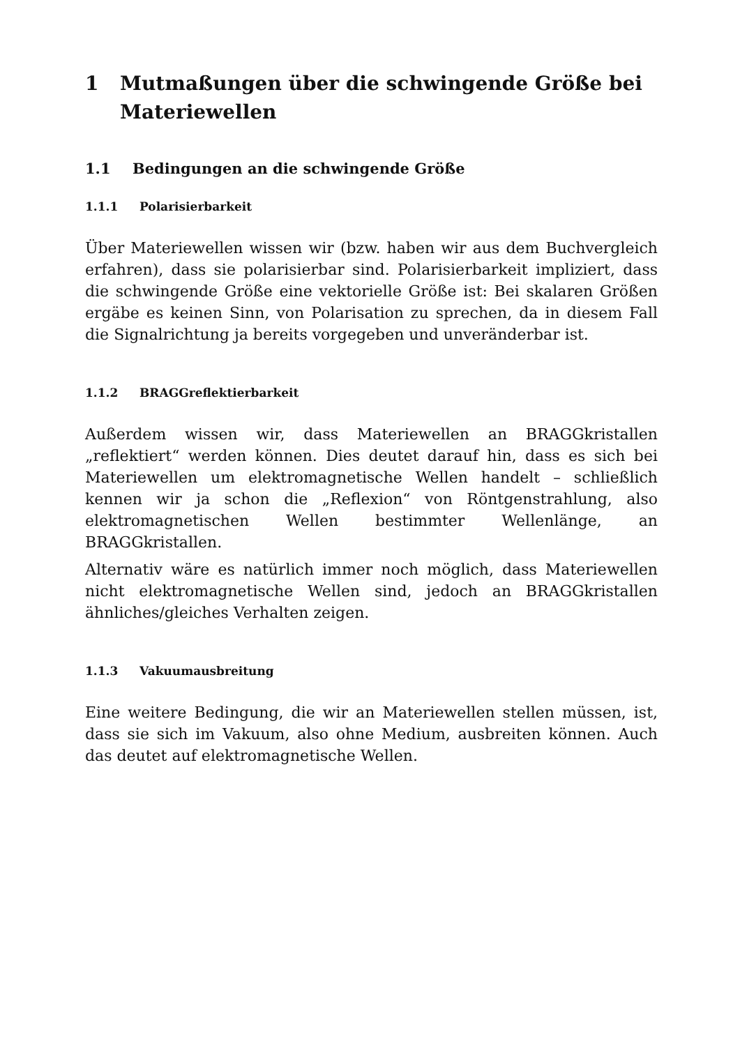1 Mutmaßungen über die schwingende Größe bei Materiewellen
1.1 Bedingungen an die schwingende Größe
1.1.1 Polarisierbarkeit
Über Materiewellen wissen wir (bzw. haben wir aus dem Buchvergleich erfahren), dass sie polarisierbar sind. Polarisierbarkeit impliziert, dass die schwingende Größe eine vektorielle Größe ist: Bei skalaren Größen ergäbe es keinen Sinn, von Polarisation zu sprechen, da in diesem Fall die Signalrichtung ja bereits vorgegeben und unveränderbar ist.
1.1.2 BRAGGreflektierbarkeit
Außerdem wissen wir, dass Materiewellen an BRAGGkristallen „reflektiert“ werden können. Dies deutet darauf hin, dass es sich bei Materiewellen um elektromagnetische Wellen handelt – schließlich kennen wir ja schon die „Reflexion“ von Röntgenstrahlung, also elektromagnetischen Wellen bestimmter Wellenlänge, an BRAGGkristallen.
Alternativ wäre es natürlich immer noch möglich, dass Materiewellen nicht elektromagnetische Wellen sind, jedoch an BRAGGkristallen ähnliches/gleiches Verhalten zeigen.
1.1.3 Vakuumausbreitung
Eine weitere Bedingung, die wir an Materiewellen stellen müssen, ist, dass sie sich im Vakuum, also ohne Medium, ausbreiten können. Auch das deutet auf elektromagnetische Wellen.